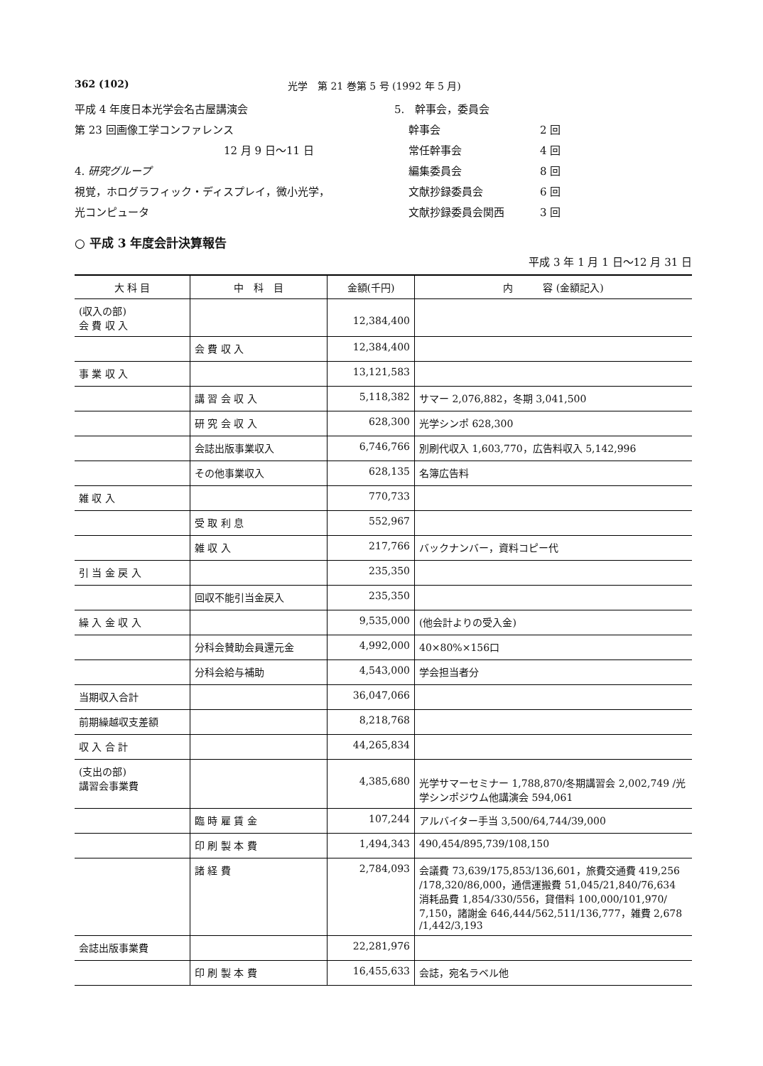362 (102) 光学　第 21 巻第 5 号 (1992 年 5 月)
平成 4 年度日本光学会名古屋講演会
第 23 回画像工学コンファレンス
12 月 9 日〜11 日
4. 研究グループ
視覚，ホログラフィック・ディスプレイ，微小光学，
光コンピュータ
5.　幹事会，委員会
| 幹事会 | 2 回 |
| 常任幹事会 | 4 回 |
| 編集委員会 | 8 回 |
| 文献抄録委員会 | 6 回 |
| 文献抄録委員会関西 | 3 回 |
○ 平成 3 年度会計決算報告
平成 3 年 1 月 1 日〜12 月 31 日
| 大 科 目 | 中 科 目 | 金額(千円) | 内 容 (金額記入) |
| --- | --- | --- | --- |
| (収入の部) 会 費 収 入 | | 12,384,400 | |
| | 会 費 収 入 | 12,384,400 | |
| 事 業 収 入 | | 13,121,583 | |
| | 講 習 会 収 入 | 5,118,382 | サマー 2,076,882，冬期 3,041,500 |
| | 研 究 会 収 入 | 628,300 | 光学シンポ 628,300 |
| | 会誌出版事業収入 | 6,746,766 | 別刷代収入 1,603,770，広告料収入 5,142,996 |
| | その他事業収入 | 628,135 | 名簿広告料 |
| 雑 収 入 | | 770,733 | |
| | 受 取 利 息 | 552,967 | |
| | 雑 収 入 | 217,766 | バックナンバー，資料コピー代 |
| 引 当 金 戻 入 | | 235,350 | |
| | 回収不能引当金戻入 | 235,350 | |
| 繰 入 金 収 入 | | 9,535,000 | (他会計よりの受入金) |
| | 分科会賛助会員還元金 | 4,992,000 | 40×80%×156口 |
| | 分科会給与補助 | 4,543,000 | 学会担当者分 |
| 当期収入合計 | | 36,047,066 | |
| 前期繰越収支差額 | | 8,218,768 | |
| 収 入 合 計 | | 44,265,834 | |
| (支出の部) 講習会事業費 | | 4,385,680 | 光学サマーセミナー 1,788,870/冬期講習会 2,002,749 /光学シンポジウム他講演会 594,061 |
| | 臨 時 雇 賃 金 | 107,244 | アルバイター手当 3,500/64,744/39,000 |
| | 印 刷 製 本 費 | 1,494,343 | 490,454/895,739/108,150 |
| | 諸 経 費 | 2,784,093 | 会議費 73,639/175,853/136,601，旅費交通費 419,256 /178,320/86,000，通信運搬費 51,045/21,840/76,634 消耗品費 1,854/330/556，貸借料 100,000/101,970/ 7,150，諸謝金 646,444/562,511/136,777，雑費 2,678 /1,442/3,193 |
| 会誌出版事業費 | | 22,281,976 | |
| | 印 刷 製 本 費 | 16,455,633 | 会誌，宛名ラベル他 |